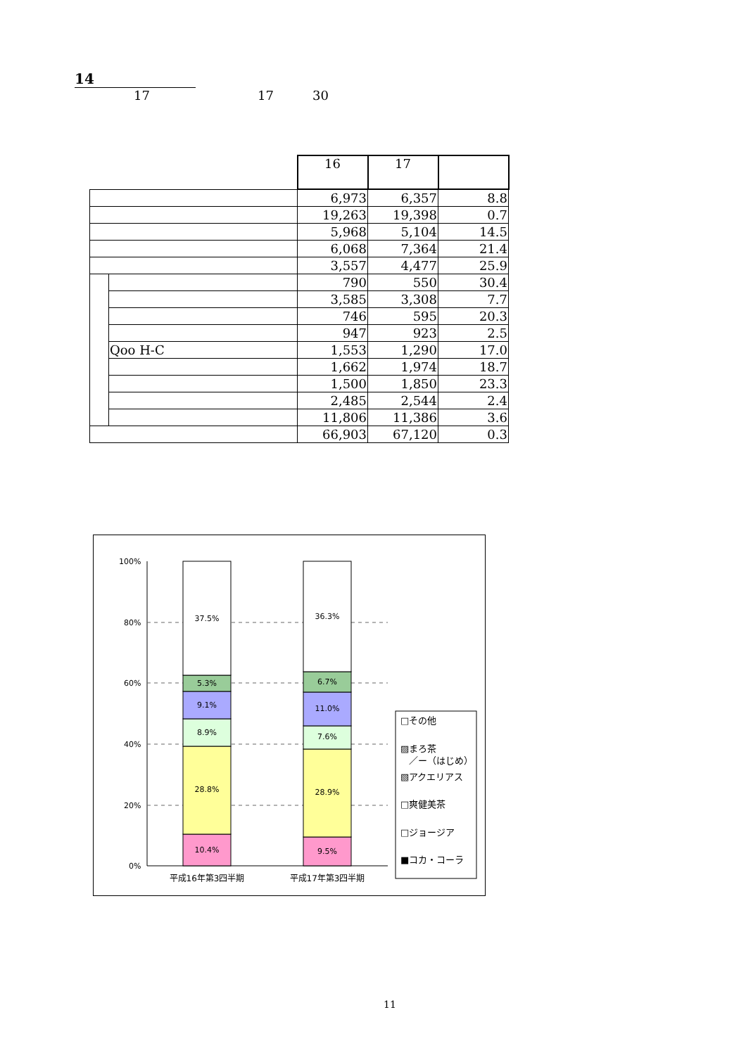14
17 17 30
| | | 16 | 17 | |
| | | 6,973 | 6,357 | 8.8 |
| | | 19,263 | 19,398 | 0.7 |
| | | 5,968 | 5,104 | 14.5 |
| | | 6,068 | 7,364 | 21.4 |
| | | 3,557 | 4,477 | 25.9 |
| | | 790 | 550 | 30.4 |
| | | 3,585 | 3,308 | 7.7 |
| | | 746 | 595 | 20.3 |
| | | 947 | 923 | 2.5 |
| | Qoo H-C | 1,553 | 1,290 | 17.0 |
| | | 1,662 | 1,974 | 18.7 |
| | | 1,500 | 1,850 | 23.3 |
| | | 2,485 | 2,544 | 2.4 |
| | | 11,806 | 11,386 | 3.6 |
| | | 66,903 | 67,120 | 0.3 |
100%
80%
60%
40%
20%
0%
10.4%
28.8%
8.9%
9.1%
5.3%
37.5%
9.5%
28.9%
7.6%
11.0%
6.7%
36.3%
平成16年第3四半期
平成17年第3四半期
□その他
▨まろ茶
／ー（はじめ）
▧アクエリアス
□爽健美茶
□ジョージア
■コカ・コーラ
11